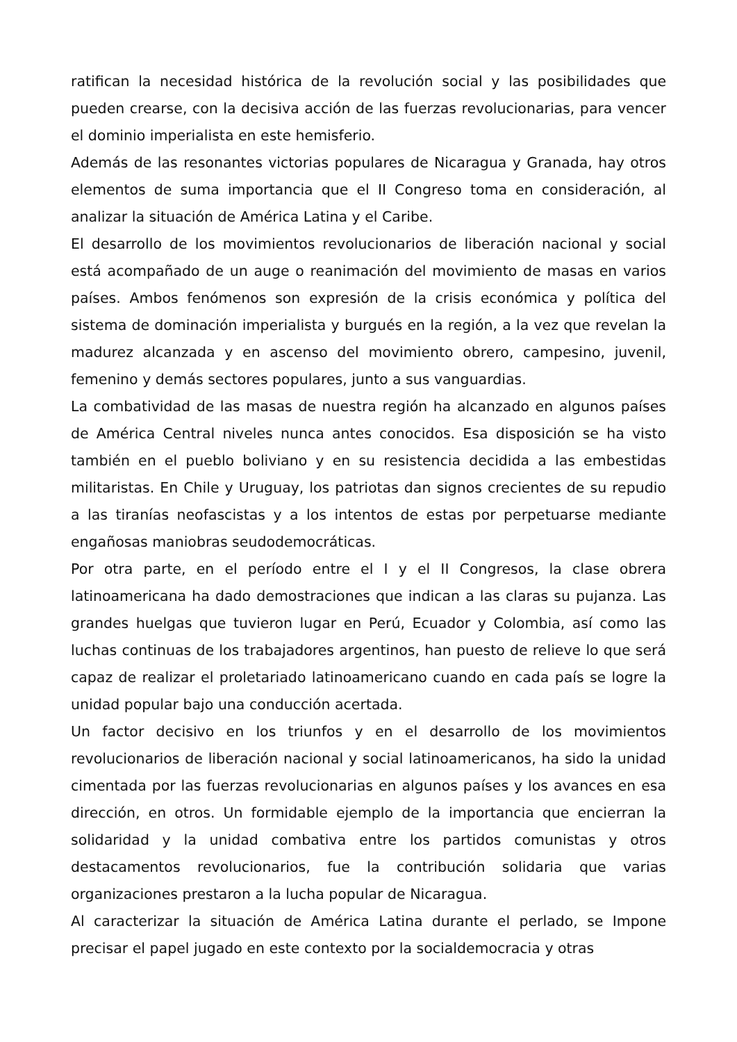ratifican la necesidad histórica de la revolución social y las posibilidades que pueden crearse, con la decisiva acción de las fuerzas revolucionarias, para vencer el dominio imperialista en este hemisferio.
Además de las resonantes victorias populares de Nicaragua y Granada, hay otros elementos de suma importancia que el II Congreso toma en consideración, al analizar la situación de América Latina y el Caribe.
El desarrollo de los movimientos revolucionarios de liberación nacional y social está acompañado de un auge o reanimación del movimiento de masas en varios países. Ambos fenómenos son expresión de la crisis económica y política del sistema de dominación imperialista y burgués en la región, a la vez que revelan la madurez alcanzada y en ascenso del movimiento obrero, campesino, juvenil, femenino y demás sectores populares, junto a sus vanguardias.
La combatividad de las masas de nuestra región ha alcanzado en algunos países de América Central niveles nunca antes conocidos. Esa disposición se ha visto también en el pueblo boliviano y en su resistencia decidida a las embestidas militaristas. En Chile y Uruguay, los patriotas dan signos crecientes de su repudio a las tiranías neofascistas y a los intentos de estas por perpetuarse mediante engañosas maniobras seudodemocráticas.
Por otra parte, en el período entre el I y el II Congresos, la clase obrera latinoamericana ha dado demostraciones que indican a las claras su pujanza. Las grandes huelgas que tuvieron lugar en Perú, Ecuador y Colombia, así como las luchas continuas de los trabajadores argentinos, han puesto de relieve lo que será capaz de realizar el proletariado latinoamericano cuando en cada país se logre la unidad popular bajo una conducción acertada.
Un factor decisivo en los triunfos y en el desarrollo de los movimientos revolucionarios de liberación nacional y social latinoamericanos, ha sido la unidad cimentada por las fuerzas revolucionarias en algunos países y los avances en esa dirección, en otros. Un formidable ejemplo de la importancia que encierran la solidaridad y la unidad combativa entre los partidos comunistas y otros destacamentos revolucionarios, fue la contribución solidaria que varias organizaciones prestaron a la lucha popular de Nicaragua.
Al caracterizar la situación de América Latina durante el perlado, se Impone precisar el papel jugado en este contexto por la socialdemocracia y otras